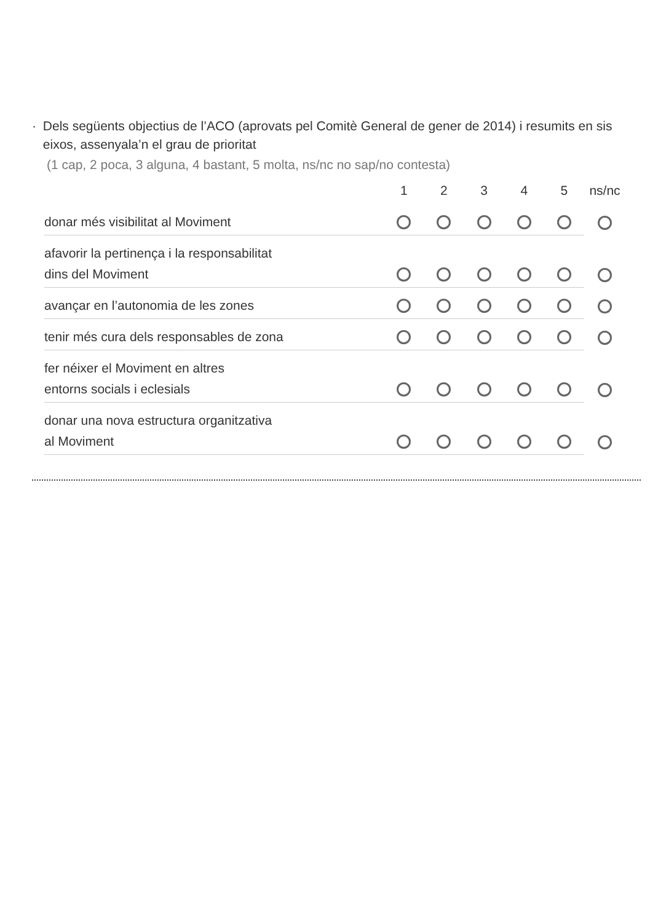· Dels següents objectius de l’ACO (aprovats pel Comitè General de gener de 2014) i resumits en sis eixos, assenyala’n el grau de prioritat
(1 cap, 2 poca, 3 alguna, 4 bastant, 5 molta, ns/nc no sap/no contesta)
| | 1 | 2 | 3 | 4 | 5 | ns/nc |
| --- | --- | --- | --- | --- | --- | --- |
| donar més visibilitat al Moviment | | | | | | |
| afavorir la pertinença i la responsabilitat dins del Moviment | | | | | | |
| avançar en l’autonomia de les zones | | | | | | |
| tenir més cura dels responsables de zona | | | | | | |
| fer néixer el Moviment en altres entorns socials i eclesials | | | | | | |
| donar una nova estructura organitzativa al Moviment | | | | | | |